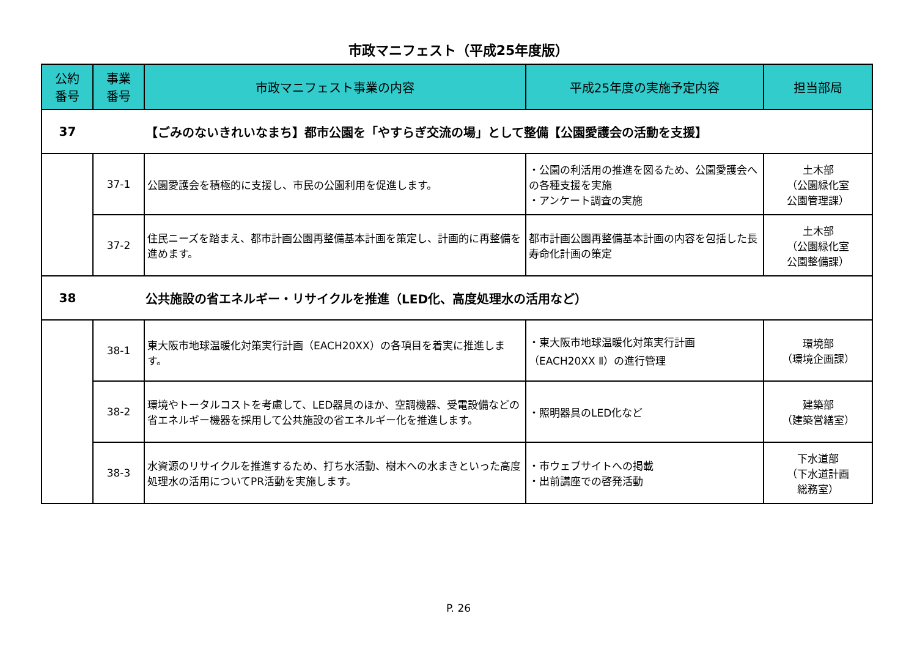市政マニフェスト（平成25年度版）
| 公約 番号 | 事業 番号 | 市政マニフェスト事業の内容 | 平成25年度の実施予定内容 | 担当部局 |
| --- | --- | --- | --- | --- |
| 37 | 【ごみのないきれいなまち】都市公園を「やすらぎ交流の場」として整備【公園愛護会の活動を支援】 | | | |
| | 37-1 | 公園愛護会を積極的に支援し、市民の公園利用を促進します。 | ・公園の利活用の推進を図るため、公園愛護会への各種支援を実施 ・アンケート調査の実施 | 土木部 （公園緑化室 公園管理課） |
| | 37-2 | 住民ニーズを踏まえ、都市計画公園再整備基本計画を策定し、計画的に再整備を進めます。 | 都市計画公園再整備基本計画の内容を包括した長寿命化計画の策定 | 土木部 （公園緑化室 公園整備課） |
| 38 | 公共施設の省エネルギー・リサイクルを推進（LED化、高度処理水の活用など） | | | |
| | 38-1 | 東大阪市地球温暖化対策実行計画（EACH20XX）の各項目を着実に推進します。 | ・東大阪市地球温暖化対策実行計画（EACH20XX Ⅱ）の進行管理 | 環境部 （環境企画課） |
| | 38-2 | 環境やトータルコストを考慮して、LED器具のほか、空調機器、受電設備などの省エネルギー機器を採用して公共施設の省エネルギー化を推進します。 | ・照明器具のLED化など | 建築部 （建築営繕室） |
| | 38-3 | 水資源のリサイクルを推進するため、打ち水活動、樹木への水まきといった高度処理水の活用についてPR活動を実施します。 | ・市ウェブサイトへの掲載 ・出前講座での啓発活動 | 下水道部 （下水道計画 総務室） |
P. 26